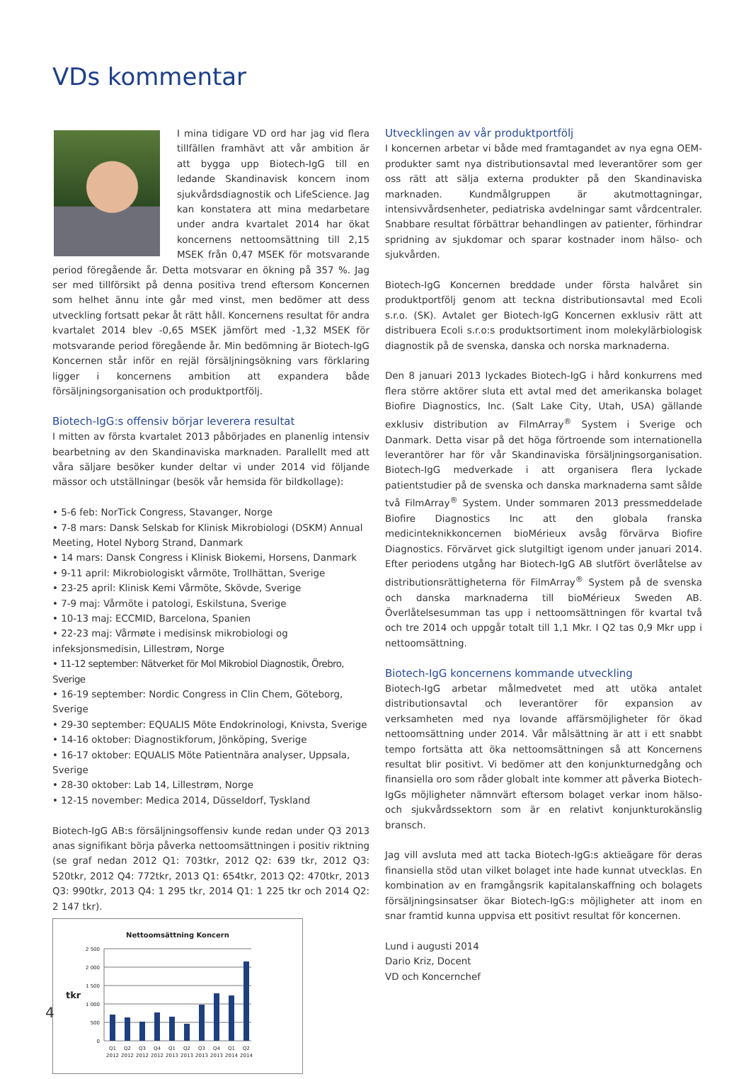VDs kommentar
I mina tidigare VD ord har jag vid flera tillfällen framhävt att vår ambition är att bygga upp Biotech-IgG till en ledande Skandinavisk koncern inom sjukvårdsdiagnostik och LifeScience. Jag kan konstatera att mina medarbetare under andra kvartalet 2014 har ökat koncernens nettoomsättning till 2,15 MSEK från 0,47 MSEK för motsvarande period föregående år. Detta motsvarar en ökning på 357 %. Jag ser med tillförsikt på denna positiva trend eftersom Koncernen som helhet ännu inte går med vinst, men bedömer att dess utveckling fortsatt pekar åt rätt håll. Koncernens resultat för andra kvartalet 2014 blev -0,65 MSEK jämfört med -1,32 MSEK för motsvarande period föregående år. Min bedömning är Biotech-IgG Koncernen står inför en rejäl försäljningsökning vars förklaring ligger i koncernens ambition att expandera både försäljningsorganisation och produktportfölj.
Biotech-IgG:s offensiv börjar leverera resultat
I mitten av första kvartalet 2013 påbörjades en planenlig intensiv bearbetning av den Skandinaviska marknaden. Parallellt med att våra säljare besöker kunder deltar vi under 2014 vid följande mässor och utställningar (besök vår hemsida för bildkollage):
• 5-6 feb: NorTick Congress, Stavanger, Norge
• 7-8 mars: Dansk Selskab for Klinisk Mikrobiologi (DSKM) Annual Meeting, Hotel Nyborg Strand, Danmark
• 14 mars: Dansk Congress i Klinisk Biokemi, Horsens, Danmark
• 9-11 april: Mikrobiologiskt vårmöte, Trollhättan, Sverige
• 23-25 april: Klinisk Kemi Vårmöte, Skövde, Sverige
• 7-9 maj: Vårmöte i patologi, Eskilstuna, Sverige
• 10-13 maj: ECCMID, Barcelona, Spanien
• 22-23 maj: Vårmøte i medisinsk mikrobiologi og infeksjonsmedisin, Lillestrøm, Norge
• 11-12 september: Nätverket för Mol Mikrobiol Diagnostik, Örebro, Sverige
• 16-19 september: Nordic Congress in Clin Chem, Göteborg, Sverige
• 29-30 september: EQUALIS Möte Endokrinologi, Knivsta, Sverige
• 14-16 oktober: Diagnostikforum, Jönköping, Sverige
• 16-17 oktober: EQUALIS Möte Patientnära analyser, Uppsala, Sverige
• 28-30 oktober: Lab 14, Lillestrøm, Norge
• 12-15 november: Medica 2014, Düsseldorf, Tyskland
Biotech-IgG AB:s försäljningsoffensiv kunde redan under Q3 2013 anas signifikant börja påverka nettoomsättningen i positiv riktning (se graf nedan 2012 Q1: 703tkr, 2012 Q2: 639 tkr, 2012 Q3: 520tkr, 2012 Q4: 772tkr, 2013 Q1: 654tkr, 2013 Q2: 470tkr, 2013 Q3: 990tkr, 2013 Q4: 1 295 tkr, 2014 Q1: 1 225 tkr och 2014 Q2: 2 147 tkr).
Nettoomsättning Koncern
tkr
2 500
2 000
1 500
1 000
500
0
Q1
Q2
Q3
Q4
Q1
Q2
Q3
Q4
Q1
Q2
2012
2012
2012
2012
2013
2013
2013
2013
2014
2014
Utvecklingen av vår produktportfölj
I koncernen arbetar vi både med framtagandet av nya egna OEM-produkter samt nya distributionsavtal med leverantörer som ger oss rätt att sälja externa produkter på den Skandinaviska marknaden. Kundmålgruppen är akutmottagningar, intensivvårdsenheter, pediatriska avdelningar samt vårdcentraler. Snabbare resultat förbättrar behandlingen av patienter, förhindrar spridning av sjukdomar och sparar kostnader inom hälso- och sjukvården.
Biotech-IgG Koncernen breddade under första halvåret sin produktportfölj genom att teckna distributionsavtal med Ecoli s.r.o. (SK). Avtalet ger Biotech-IgG Koncernen exklusiv rätt att distribuera Ecoli s.r.o:s produktsortiment inom molekylärbiologisk diagnostik på de svenska, danska och norska marknaderna.
Den 8 januari 2013 lyckades Biotech-IgG i hård konkurrens med flera större aktörer sluta ett avtal med det amerikanska bolaget Biofire Diagnostics, Inc. (Salt Lake City, Utah, USA) gällande exklusiv distribution av FilmArray<sup>®</sup> System i Sverige och Danmark. Detta visar på det höga förtroende som internationella leverantörer har för vår Skandinaviska försäljningsorganisation. Biotech-IgG medverkade i att organisera flera lyckade patientstudier på de svenska och danska marknaderna samt sålde två FilmArray<sup>®</sup> System. Under sommaren 2013 pressmeddelade Biofire Diagnostics Inc att den globala franska medicinteknikkoncernen bioMérieux avsåg förvärva Biofire Diagnostics. Förvärvet gick slutgiltigt igenom under januari 2014. Efter periodens utgång har Biotech-IgG AB slutfört överlåtelse av distributionsrättigheterna för FilmArray<sup>®</sup> System på de svenska och danska marknaderna till bioMérieux Sweden AB. Överlåtelsesumman tas upp i nettoomsättningen för kvartal två och tre 2014 och uppgår totalt till 1,1 Mkr. I Q2 tas 0,9 Mkr upp i nettoomsättning.
Biotech-IgG koncernens kommande utveckling
Biotech-IgG arbetar målmedvetet med att utöka antalet distributionsavtal och leverantörer för expansion av verksamheten med nya lovande affärsmöjligheter för ökad nettoomsättning under 2014. Vår målsättning är att i ett snabbt tempo fortsätta att öka nettoomsättningen så att Koncernens resultat blir positivt. Vi bedömer att den konjunkturnedgång och finansiella oro som råder globalt inte kommer att påverka Biotech-IgGs möjligheter nämnvärt eftersom bolaget verkar inom hälso- och sjukvårdssektorn som är en relativt konjunkturokänslig bransch.
Jag vill avsluta med att tacka Biotech-IgG:s aktieägare för deras finansiella stöd utan vilket bolaget inte hade kunnat utvecklas. En kombination av en framgångsrik kapitalanskaffning och bolagets försäljningsinsatser ökar Biotech-IgG:s möjligheter att inom en snar framtid kunna uppvisa ett positivt resultat för koncernen.
Lund i augusti 2014
Dario Kriz, Docent
VD och Koncernchef
4